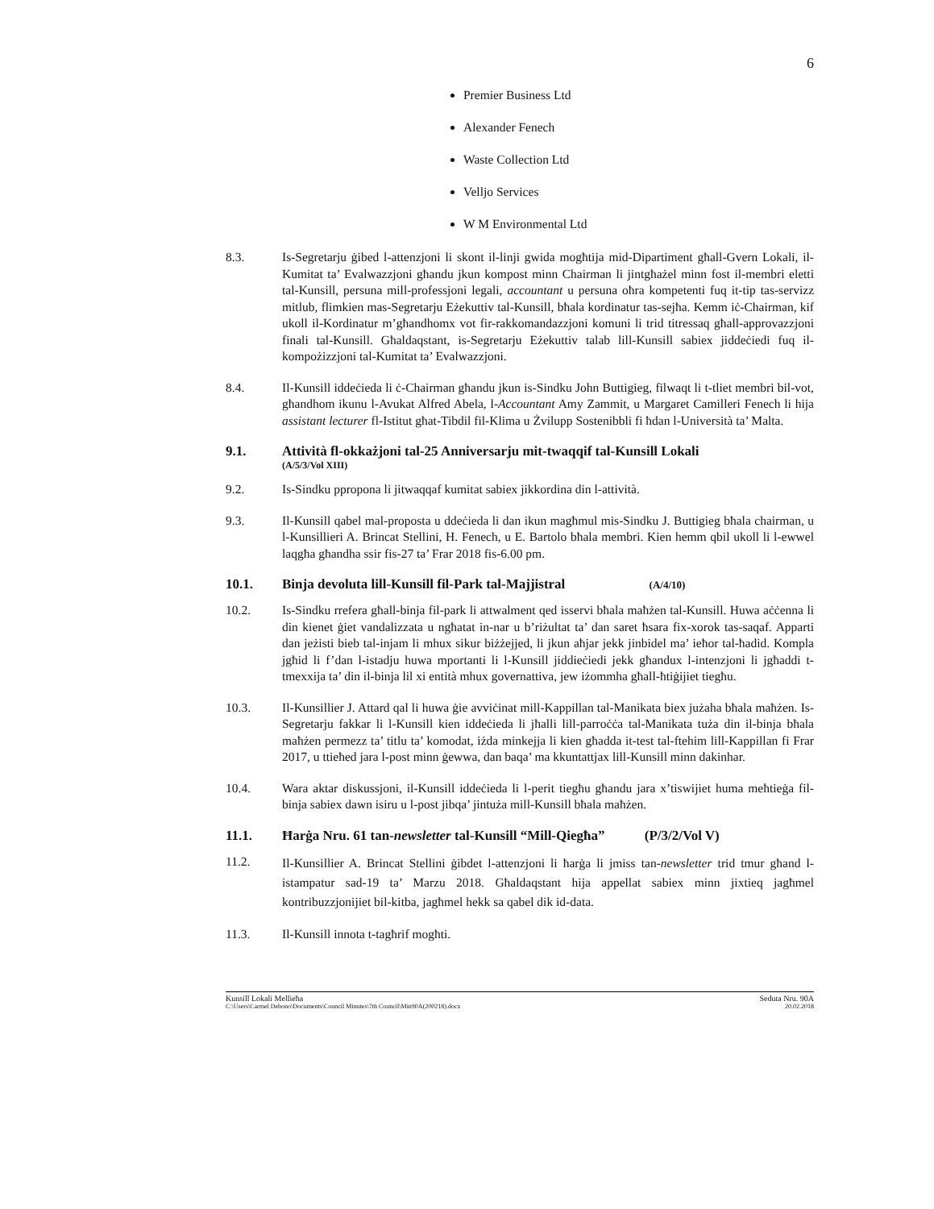6
Premier Business Ltd
Alexander Fenech
Waste Collection Ltd
Velljo Services
W M Environmental Ltd
8.3. Is-Segretarju ġibed l-attenzjoni li skont il-linji gwida mogħtija mid-Dipartiment għall-Gvern Lokali, il-Kumitat ta’ Evalwazzjoni għandu jkun kompost minn Chairman li jintgħażel minn fost il-membri eletti tal-Kunsill, persuna mill-professjoni legali, accountant u persuna oħra kompetenti fuq it-tip tas-servizz mitlub, flimkien mas-Segretarju Eżekuttiv tal-Kunsill, bħala kordinatur tas-sejħa. Kemm iċ-Chairman, kif ukoll il-Kordinatur m’għandhomx vot fir-rakkomandazzjoni komuni li trid titressaq għall-approvazzjoni finali tal-Kunsill. Għaldaqstant, is-Segretarju Eżekuttiv talab lill-Kunsill sabiex jiddeċiedi fuq il-kompożizzjoni tal-Kumitat ta’ Evalwazzjoni.
8.4. Il-Kunsill iddeċieda li ċ-Chairman għandu jkun is-Sindku John Buttigieg, filwaqt li t-tliet membri bil-vot, għandhom ikunu l-Avukat Alfred Abela, l-Accountant Amy Zammit, u Margaret Camilleri Fenech li hija assistant lecturer fl-Istitut għat-Tibdil fil-Klima u Żvilupp Sostenibbli fi ħdan l-Università ta’ Malta.
9.1. Attività fl-okkażjoni tal-25 Anniversarju mit-twaqqif tal-Kunsill Lokali
(A/5/3/Vol XIII)
9.2. Is-Sindku ppropona li jitwaqqaf kumitat sabiex jikkordina din l-attività.
9.3. Il-Kunsill qabel mal-proposta u ddeċieda li dan ikun magħmul mis-Sindku J. Buttigieg bħala chairman, u l-Kunsillieri A. Brincat Stellini, H. Fenech, u E. Bartolo bħala membri. Kien hemm qbil ukoll li l-ewwel laqgħa għandha ssir fis-27 ta’ Frar 2018 fis-6.00 pm.
10.1. Binja devoluta lill-Kunsill fil-Park tal-Majjistral (A/4/10)
10.2. Is-Sindku rrefera għall-binja fil-park li attwalment qed isservi bħala maħżen tal-Kunsill. Huwa aċċenna li din kienet ġiet vandalizzata u ngħatat in-nar u b’riżultat ta’ dan saret ħsara fix-xorok tas-saqaf. Apparti dan jeżisti bieb tal-injam li mhux sikur biżżejjed, li jkun aħjar jekk jinbidel ma’ ieħor tal-ħadid. Kompla jgħid li f’dan l-istadju huwa mportanti li l-Kunsill jiddieċiedi jekk għandux l-intenzjoni li jgħaddi t-tmexxija ta’ din il-binja lil xi entità mhux governattiva, jew iżommha għall-ħtiġijiet tiegħu.
10.3. Il-Kunsillier J. Attard qal li huwa ġie avviċinat mill-Kappillan tal-Manikata biex jużaha bħala maħżen. Is-Segretarju fakkar li l-Kunsill kien iddeċieda li jħalli lill-parroċċa tal-Manikata tuża din il-binja bħala maħżen permezz ta’ titlu ta’ komodat, iżda minkejja li kien għadda it-test tal-ftehim lill-Kappillan fi Frar 2017, u ttieħed jara l-post minn ġewwa, dan baqa’ ma kkuntattjax lill-Kunsill minn dakinhar.
10.4. Wara aktar diskussjoni, il-Kunsill iddeċieda li l-perit tiegħu għandu jara x’tiswijiet huma meħtieġa fil-binja sabiex dawn isiru u l-post jibqa’ jintuża mill-Kunsill bħala maħżen.
11.1. Ħarġa Nru. 61 tan-newsletter tal-Kunsill “Mill-Qiegħa” (P/3/2/Vol V)
11.2.
Il-Kunsillier A. Brincat Stellini ġibdet l-attenzjoni li ħarġa li jmiss tan-newsletter trid tmur għand l-istampatur sad-19 ta’ Marzu 2018. Għaldaqstant hija appellat sabiex minn jixtieq jagħmel kontribuzzjonijiet bil-kitba, jagħmel hekk sa qabel dik id-data.
11.3. Il-Kunsill innota t-tagħrif mogħti.
Kunsill Lokali Mellieħa Seduta Nru. 90A
C:\Users\Carmel Debono\Documents\Council Minutes\7th Council\Min90A(200218).docx 20.02.2018